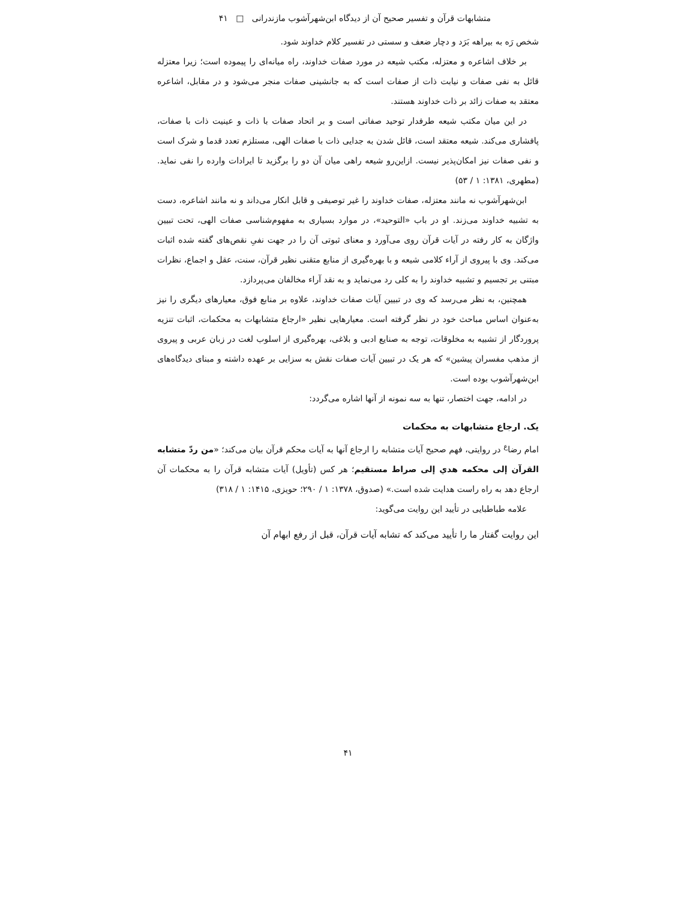متشابهات قرآن و تفسیر صحیح آن از دیدگاه ابن‌شهرآشوب مازندرانی □ ۴۱
شخص رَه به بیراهه بَرَد و دچار ضعف و سستی در تفسیر کلام خداوند شود.
بر خلاف اشاعره و معتزله، مکتب شیعه در مورد صفات خداوند، راه میانه‌ای را پیموده است؛ زیرا معتزله قائل به نفی صفات و نیابت ذات از صفات است که به جانشینی صفات منجر می‌شود و در مقابل، اشاعره معتقد به صفات زائد بر ذات خداوند هستند.
در این میان مکتب شیعه طرفدار توحید صفاتی است و بر اتحاد صفات با ذات و عینیت ذات با صفات، پافشاری می‌کند. شیعه معتقد است، قائل شدن به جدایی ذات با صفات الهی، مستلزم تعدد قدما و شرک است و نفی صفات نیز امکان‌پذیر نیست. ازاین‌رو شیعه راهی میان آن دو را برگزید تا ایرادات وارده را نفی نماید. (مطهری، ۱۳۸۱: ۱ / ۵۳)
ابن‌شهرآشوب نه مانند معتزله، صفات خداوند را غیر توصیفی و قابل انکار می‌داند و نه مانند اشاعره، دست به تشبیه خداوند می‌زند. او در باب «التوحید»، در موارد بسیاری به مفهوم‌شناسی صفات الهی، تحت تبیین واژگان به کار رفته در آیات قرآن روی می‌آورد و معنای ثبوتی آن را در جهت نفیِ نقص‌های گفته شده اثبات می‌کند. وی با پیروی از آراء کلامی شیعه و با بهره‌گیری از منابع متقنی نظیر قرآن، سنت، عقل و اجماع، نظرات مبتنی بر تجسیم و تشبیه خداوند را به کلی رد می‌نماید و به نقد آراء مخالفان می‌پردازد.
همچنین، به نظر می‌رسد که وی در تبیین آیات صفات خداوند، علاوه بر منابع فوق، معیارهای دیگری را نیز به‌عنوان اساس مباحث خود در نظر گرفته است. معیارهایی نظیر «ارجاع متشابهات به محکمات، اثبات تنزیه پروردگار از تشبیه به مخلوقات، توجه به صنایع ادبی و بلاغی، بهره‌گیری از اسلوب لغت در زبان عربی و پیروی از مذهب مفسران پیشین» که هر یک در تبیین آیات صفات نقش به سزایی بر عهده داشته و مبنای دیدگاه‌های ابن‌شهرآشوب بوده است.
در ادامه، جهت اختصار، تنها به سه نمونه از آنها اشاره می‌گردد:
یک. ارجاع متشابهات به محکمات
امام رضا<sup>ع</sup> در روایتی، فهم صحیح آیات متشابه را ارجاع آنها به آیات محکم قرآن بیان می‌کند؛ «من ردّ متشابه القرآن إلی محکمه هدي إلی صراط مستقیم؛ هر کس (تأویل) آیات متشابه قرآن را به محکمات آن ارجاع دهد به راه راست هدایت شده است.» (صدوق، ۱۳۷۸: ۱ / ۲۹۰؛ حویزی، ۱۴۱۵: ۱ / ۳۱۸)
علامه طباطبایی در تأیید این روایت می‌گوید:
این روایت گفتار ما را تأیید می‌کند که تشابه آیات قرآن، قبل از رفع ابهام آن
۴۱